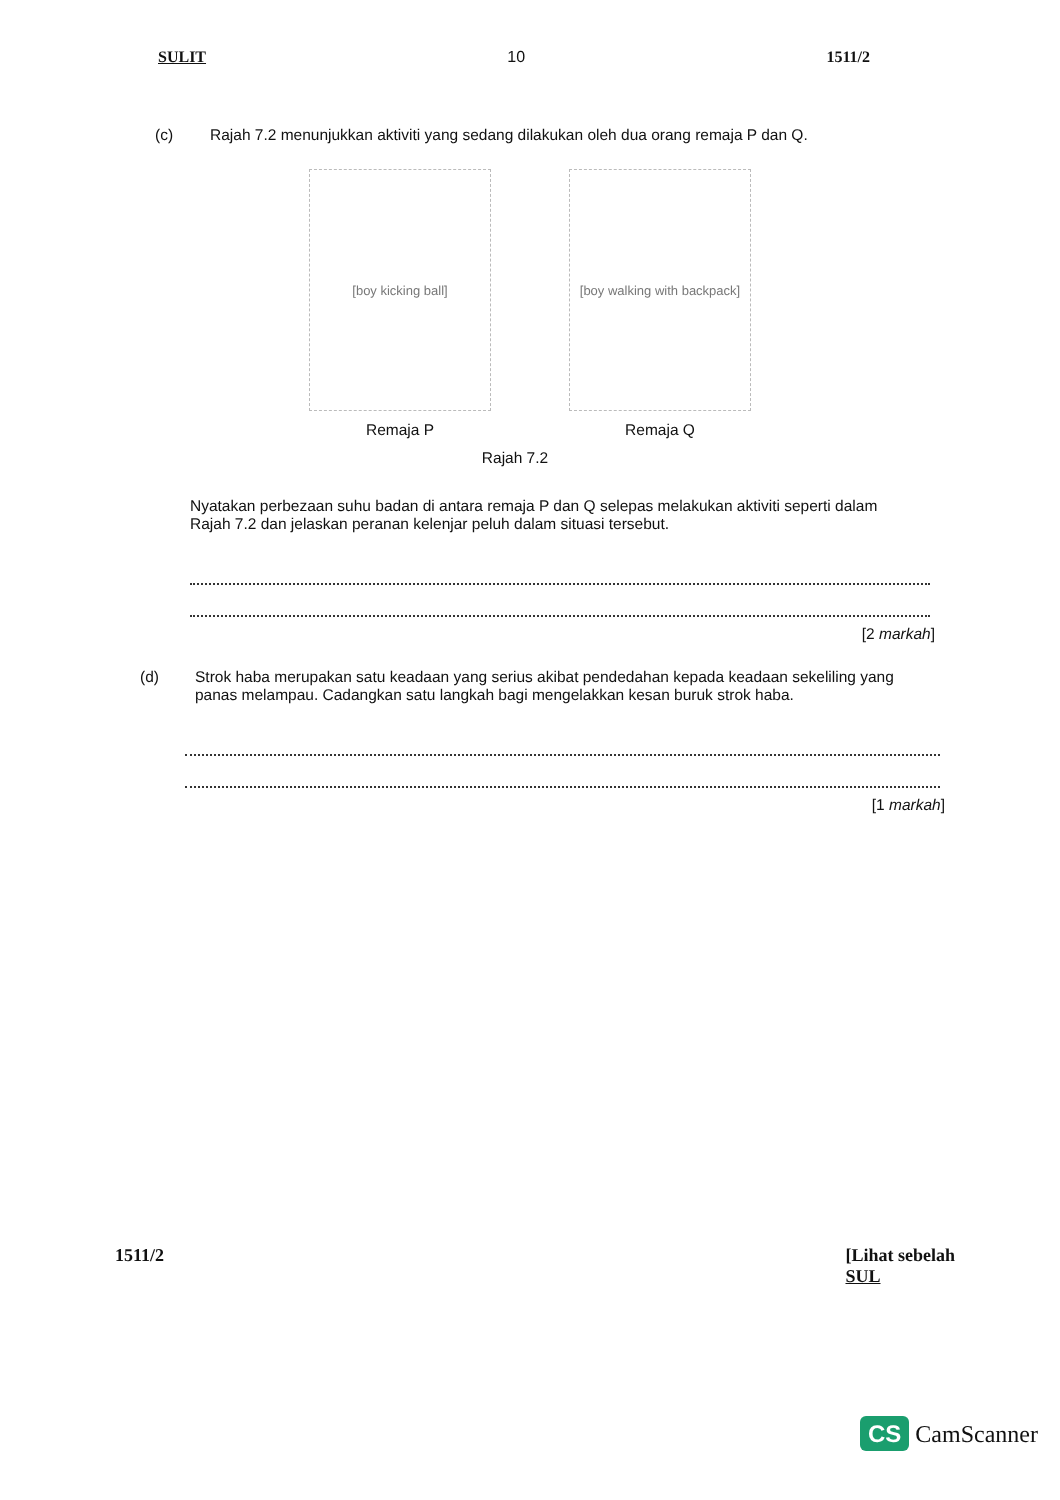SULIT 10 1511/2
(c) Rajah 7.2 menunjukkan aktiviti yang sedang dilakukan oleh dua orang remaja P dan Q.
[boy kicking ball]
Remaja P
[boy walking with backpack]
Remaja Q
Rajah 7.2
Nyatakan perbezaan suhu badan di antara remaja P dan Q selepas melakukan aktiviti seperti dalam Rajah 7.2 dan jelaskan peranan kelenjar peluh dalam situasi tersebut.
[2 markah]
(d) Strok haba merupakan satu keadaan yang serius akibat pendedahan kepada keadaan sekeliling yang panas melampau. Cadangkan satu langkah bagi mengelakkan kesan buruk strok haba.
[1 markah]
1511/2 [Lihat sebelah
SUL
CS CamScanner